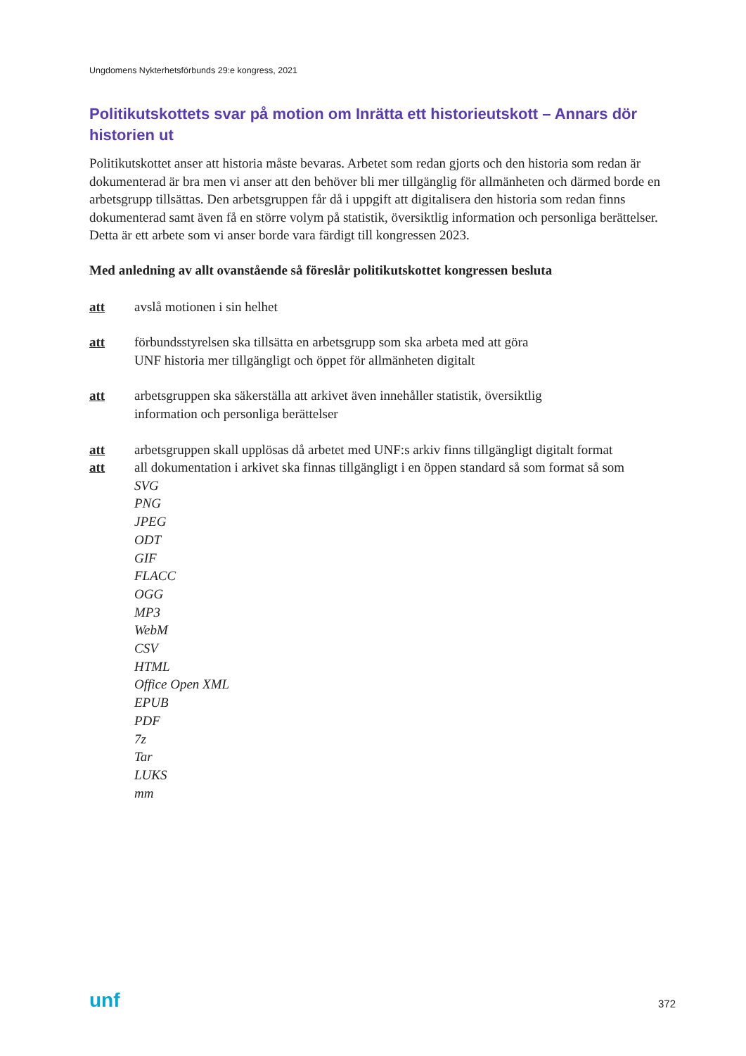Ungdomens Nykterhetsförbunds 29:e kongress, 2021
Politikutskottets svar på motion om Inrätta ett historieutskott – Annars dör historien ut
Politikutskottet anser att historia måste bevaras. Arbetet som redan gjorts och den historia som redan är dokumenterad är bra men vi anser att den behöver bli mer tillgänglig för allmänheten och därmed borde en arbetsgrupp tillsättas. Den arbetsgruppen får då i uppgift att digitalisera den historia som redan finns dokumenterad samt även få en större volym på statistik, översiktlig information och personliga berättelser. Detta är ett arbete som vi anser borde vara färdigt till kongressen 2023.
Med anledning av allt ovanstående så föreslår politikutskottet kongressen besluta
att avslå motionen i sin helhet
att förbundsstyrelsen ska tillsätta en arbetsgrupp som ska arbeta med att göra
UNF historia mer tillgängligt och öppet för allmänheten digitalt
att arbetsgruppen ska säkerställa att arkivet även innehåller statistik, översiktlig
information och personliga berättelser
att arbetsgruppen skall upplösas då arbetet med UNF:s arkiv finns tillgängligt digitalt format
att all dokumentation i arkivet ska finnas tillgängligt i en öppen standard så som format så som
SVG
PNG
JPEG
ODT
GIF
FLACC
OGG
MP3
WebM
CSV
HTML
Office Open XML
EPUB
PDF
7z
Tar
LUKS
mm
unf 372